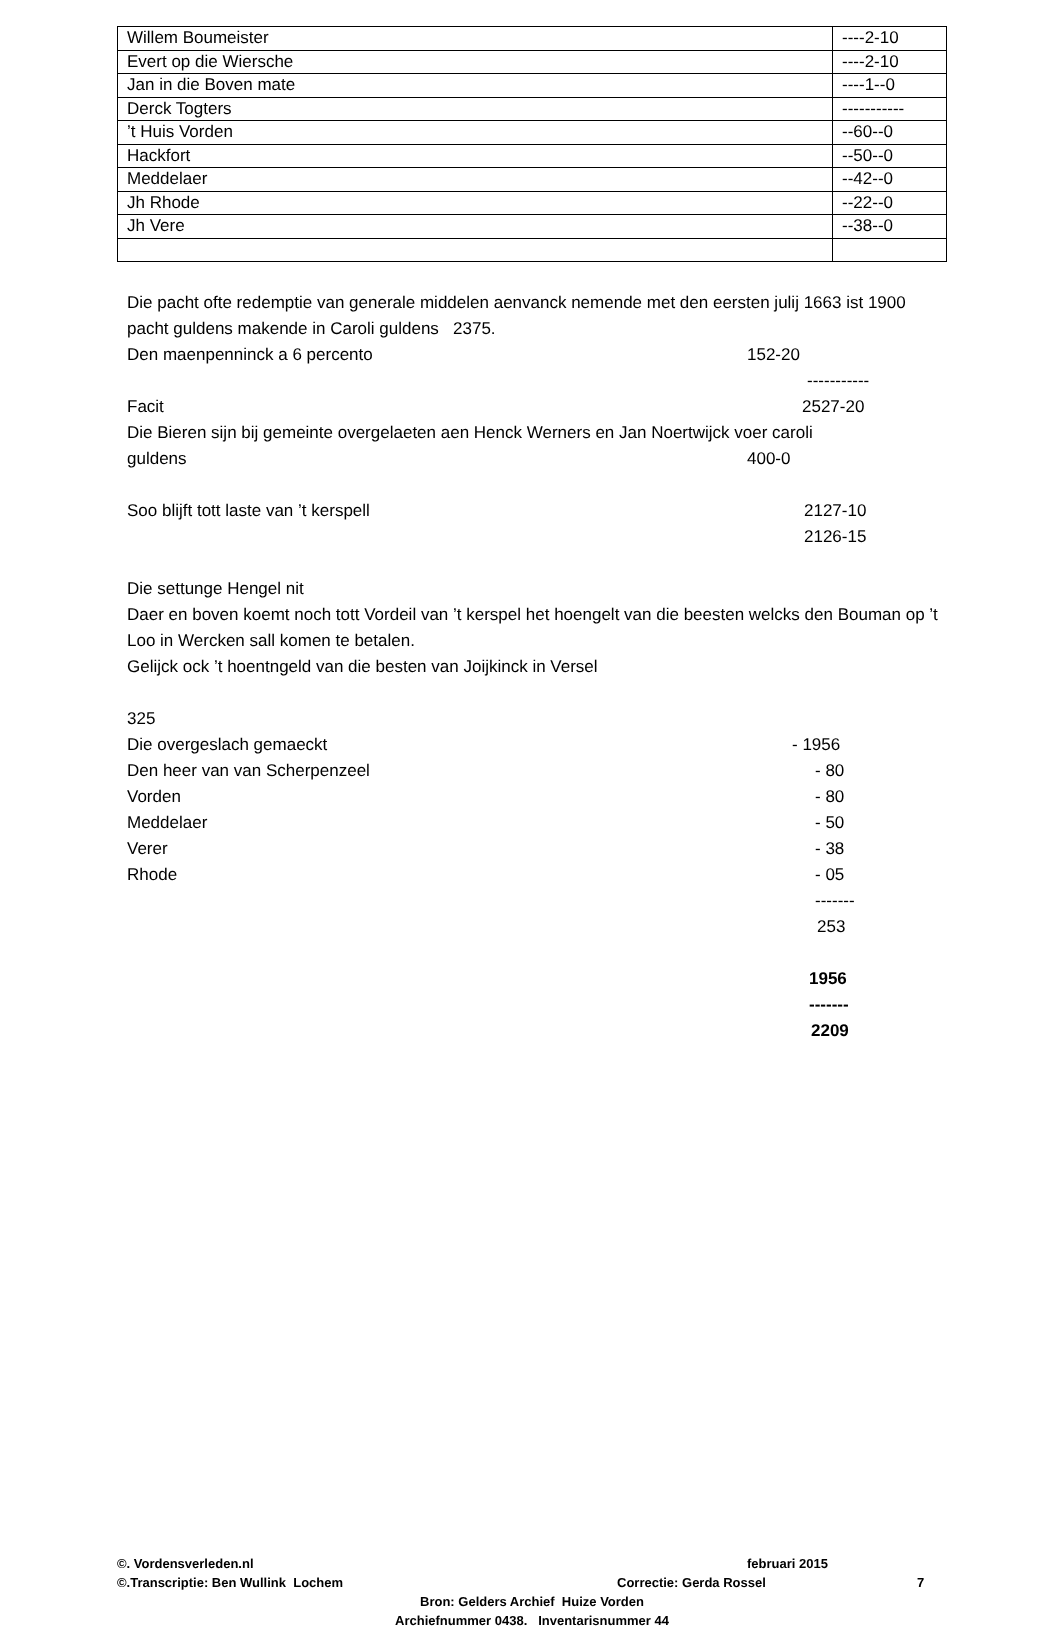| Willem Boumeister | ----2-10 |
| Evert op die Wiersche | ----2-10 |
| Jan in die Boven mate | ----1--0 |
| Derck Togters | ----------- |
| ’t Huis Vorden | --60--0 |
| Hackfort | --50--0 |
| Meddelaer | --42--0 |
| Jh Rhode | --22--0 |
| Jh Vere | --38--0 |
Die pacht ofte redemptie van generale middelen aenvanck nemende met den eersten julij 1663 ist 1900 pacht guldens makende in Caroli guldens 2375.
Den maenpenninck a 6 percento 152-20
-----------
Facit 2527-20
Die Bieren sijn bij gemeinte overgelaeten aen Henck Werners en Jan Noertwijck voer caroli
guldens 400-0
Soo blijft tott laste van ’t kerspell 2127-10
2126-15
Die settunge Hengel nit
Daer en boven koemt noch tott Vordeil van ’t kerspel het hoengelt van die beesten welcks den Bouman op ’t Loo in Wercken sall komen te betalen.
Gelijck ock ’t hoentngeld van die besten van Joijkinck in Versel
325
Die overgeslach gemaeckt - 1956
Den heer van van Scherpenzeel - 80
Vorden - 80
Meddelaer - 50
Verer - 38
Rhode - 05
-------
253
1956
-------
2209
©. Vordensverleden.nl februari 2015
©.Transcriptie: Ben Wullink Lochem Correctie: Gerda Rossel 7
Bron: Gelders Archief Huize Vorden
Archiefnummer 0438. Inventarisnummer 44